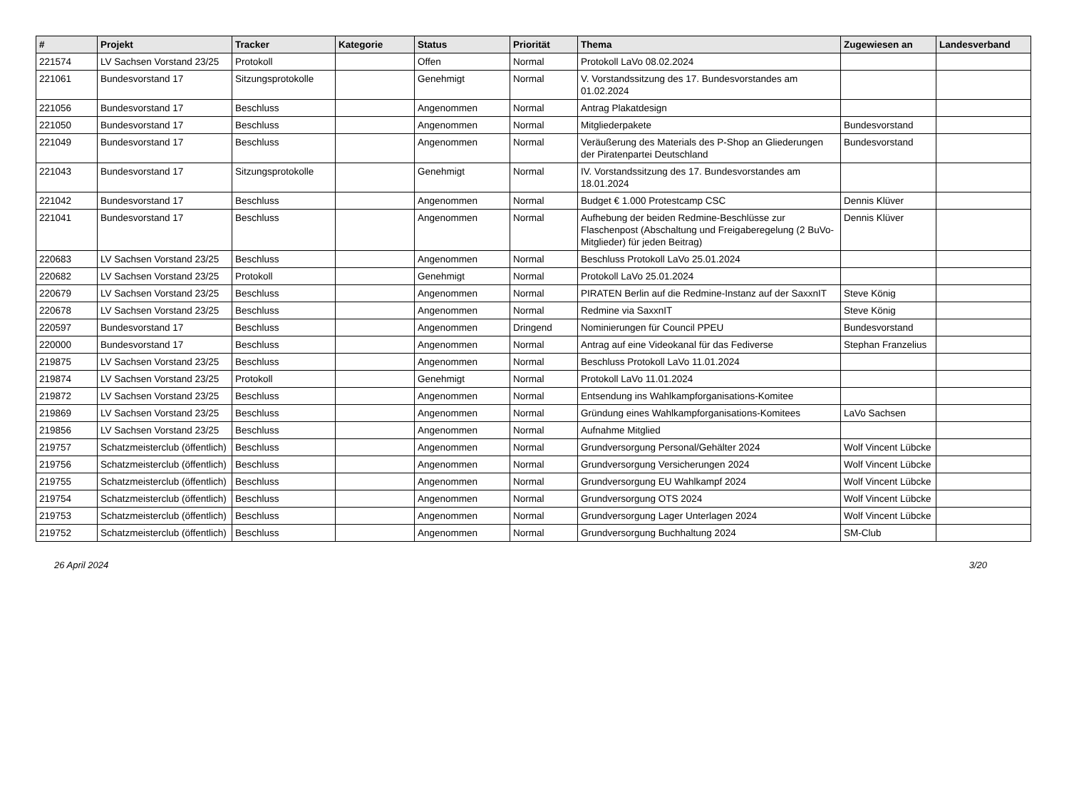| # | Projekt | Tracker | Kategorie | Status | Priorität | Thema | Zugewiesen an | Landesverband |
| --- | --- | --- | --- | --- | --- | --- | --- | --- |
| 221574 | LV Sachsen Vorstand 23/25 | Protokoll | | Offen | Normal | Protokoll LaVo 08.02.2024 | | |
| 221061 | Bundesvorstand 17 | Sitzungsprotokolle | | Genehmigt | Normal | V. Vorstandssitzung des 17. Bundesvorstandes am 01.02.2024 | | |
| 221056 | Bundesvorstand 17 | Beschluss | | Angenommen | Normal | Antrag Plakatdesign | | |
| 221050 | Bundesvorstand 17 | Beschluss | | Angenommen | Normal | Mitgliederpakete | Bundesvorstand | |
| 221049 | Bundesvorstand 17 | Beschluss | | Angenommen | Normal | Veräußerung des Materials des P-Shop an Gliederungen der Piratenpartei Deutschland | Bundesvorstand | |
| 221043 | Bundesvorstand 17 | Sitzungsprotokolle | | Genehmigt | Normal | IV. Vorstandssitzung des 17. Bundesvorstandes am 18.01.2024 | | |
| 221042 | Bundesvorstand 17 | Beschluss | | Angenommen | Normal | Budget € 1.000 Protestcamp CSC | Dennis Klüver | |
| 221041 | Bundesvorstand 17 | Beschluss | | Angenommen | Normal | Aufhebung der beiden Redmine-Beschlüsse zur Flaschenpost (Abschaltung und Freigaberegelung (2 BuVo-Mitglieder) für jeden Beitrag) | Dennis Klüver | |
| 220683 | LV Sachsen Vorstand 23/25 | Beschluss | | Angenommen | Normal | Beschluss Protokoll LaVo 25.01.2024 | | |
| 220682 | LV Sachsen Vorstand 23/25 | Protokoll | | Genehmigt | Normal | Protokoll LaVo 25.01.2024 | | |
| 220679 | LV Sachsen Vorstand 23/25 | Beschluss | | Angenommen | Normal | PIRATEN Berlin auf die Redmine-Instanz auf der SaxxnIT | Steve König | |
| 220678 | LV Sachsen Vorstand 23/25 | Beschluss | | Angenommen | Normal | Redmine via SaxxnIT | Steve König | |
| 220597 | Bundesvorstand 17 | Beschluss | | Angenommen | Dringend | Nominierungen für Council PPEU | Bundesvorstand | |
| 220000 | Bundesvorstand 17 | Beschluss | | Angenommen | Normal | Antrag auf eine Videokanal für das Fediverse | Stephan Franzelius | |
| 219875 | LV Sachsen Vorstand 23/25 | Beschluss | | Angenommen | Normal | Beschluss Protokoll LaVo 11.01.2024 | | |
| 219874 | LV Sachsen Vorstand 23/25 | Protokoll | | Genehmigt | Normal | Protokoll LaVo 11.01.2024 | | |
| 219872 | LV Sachsen Vorstand 23/25 | Beschluss | | Angenommen | Normal | Entsendung ins Wahlkampforganisations-Komitee | | |
| 219869 | LV Sachsen Vorstand 23/25 | Beschluss | | Angenommen | Normal | Gründung eines Wahlkampforganisations-Komitees | LaVo Sachsen | |
| 219856 | LV Sachsen Vorstand 23/25 | Beschluss | | Angenommen | Normal | Aufnahme Mitglied | | |
| 219757 | Schatzmeisterclub (öffentlich) | Beschluss | | Angenommen | Normal | Grundversorgung Personal/Gehälter 2024 | Wolf Vincent Lübcke | |
| 219756 | Schatzmeisterclub (öffentlich) | Beschluss | | Angenommen | Normal | Grundversorgung Versicherungen 2024 | Wolf Vincent Lübcke | |
| 219755 | Schatzmeisterclub (öffentlich) | Beschluss | | Angenommen | Normal | Grundversorgung EU Wahlkampf 2024 | Wolf Vincent Lübcke | |
| 219754 | Schatzmeisterclub (öffentlich) | Beschluss | | Angenommen | Normal | Grundversorgung OTS 2024 | Wolf Vincent Lübcke | |
| 219753 | Schatzmeisterclub (öffentlich) | Beschluss | | Angenommen | Normal | Grundversorgung Lager Unterlagen 2024 | Wolf Vincent Lübcke | |
| 219752 | Schatzmeisterclub (öffentlich) | Beschluss | | Angenommen | Normal | Grundversorgung Buchhaltung 2024 | SM-Club | |
26 April 2024 3/20